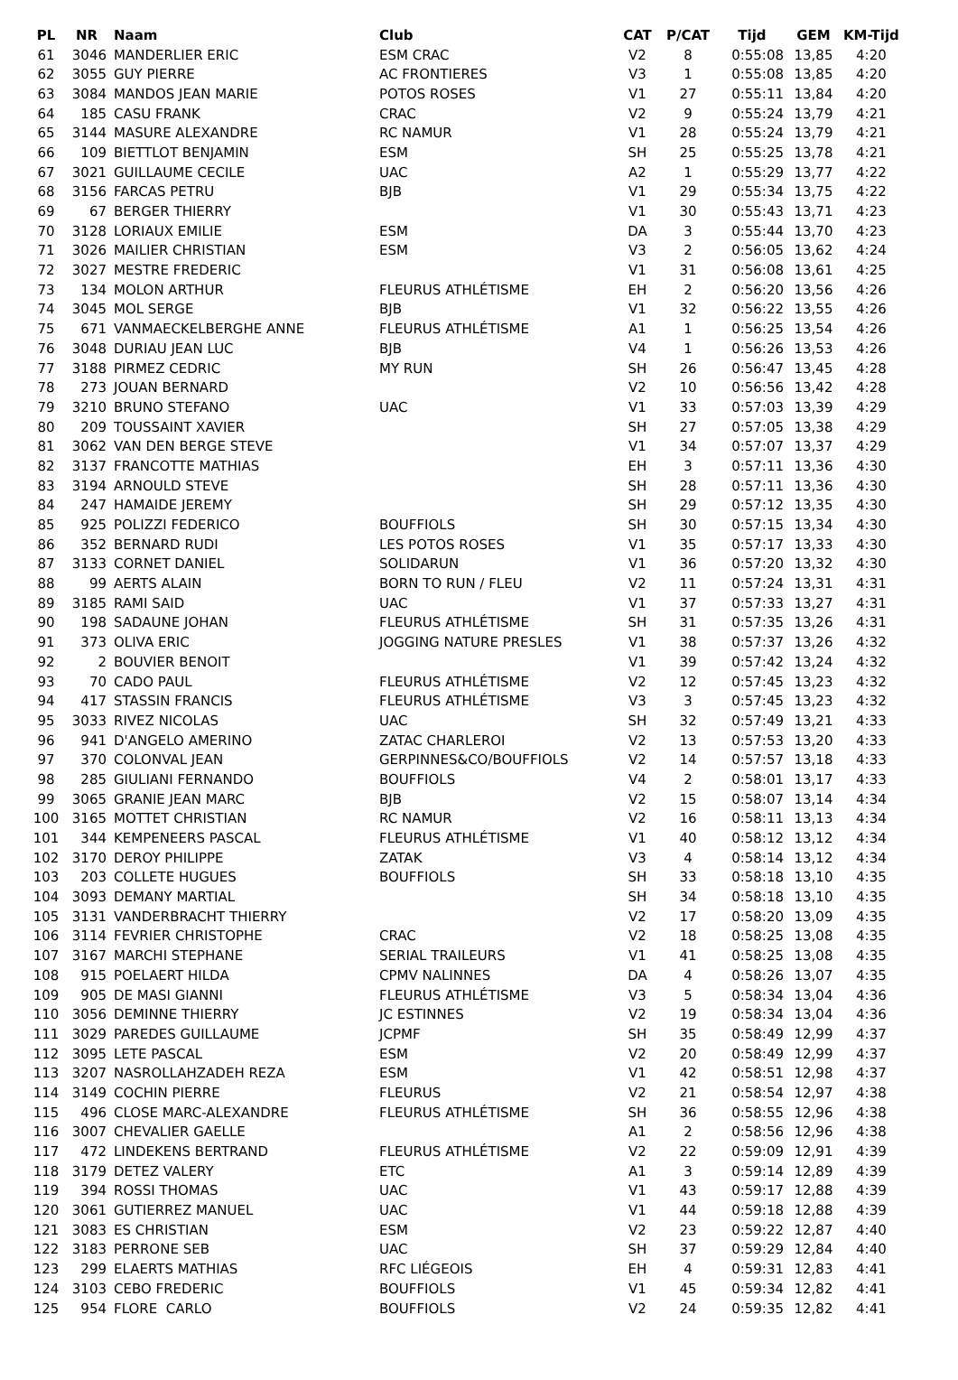| PL | NR | Naam | Club | CAT | P/CAT | Tijd | GEM | KM-Tijd |
| --- | --- | --- | --- | --- | --- | --- | --- | --- |
| 61 | 3046 | MANDERLIER ERIC | ESM CRAC | V2 | 8 | 0:55:08 | 13,85 | 4:20 |
| 62 | 3055 | GUY PIERRE | AC FRONTIERES | V3 | 1 | 0:55:08 | 13,85 | 4:20 |
| 63 | 3084 | MANDOS JEAN MARIE | POTOS ROSES | V1 | 27 | 0:55:11 | 13,84 | 4:20 |
| 64 | 185 | CASU FRANK | CRAC | V2 | 9 | 0:55:24 | 13,79 | 4:21 |
| 65 | 3144 | MASURE ALEXANDRE | RC NAMUR | V1 | 28 | 0:55:24 | 13,79 | 4:21 |
| 66 | 109 | BIETTLOT BENJAMIN | ESM | SH | 25 | 0:55:25 | 13,78 | 4:21 |
| 67 | 3021 | GUILLAUME CECILE | UAC | A2 | 1 | 0:55:29 | 13,77 | 4:22 |
| 68 | 3156 | FARCAS PETRU | BJB | V1 | 29 | 0:55:34 | 13,75 | 4:22 |
| 69 | 67 | BERGER THIERRY | | V1 | 30 | 0:55:43 | 13,71 | 4:23 |
| 70 | 3128 | LORIAUX EMILIE | ESM | DA | 3 | 0:55:44 | 13,70 | 4:23 |
| 71 | 3026 | MAILIER CHRISTIAN | ESM | V3 | 2 | 0:56:05 | 13,62 | 4:24 |
| 72 | 3027 | MESTRE FREDERIC | | V1 | 31 | 0:56:08 | 13,61 | 4:25 |
| 73 | 134 | MOLON ARTHUR | FLEURUS ATHLÉTISME | EH | 2 | 0:56:20 | 13,56 | 4:26 |
| 74 | 3045 | MOL SERGE | BJB | V1 | 32 | 0:56:22 | 13,55 | 4:26 |
| 75 | 671 | VANMAECKELBERGHE ANNE | FLEURUS ATHLÉTISME | A1 | 1 | 0:56:25 | 13,54 | 4:26 |
| 76 | 3048 | DURIAU JEAN LUC | BJB | V4 | 1 | 0:56:26 | 13,53 | 4:26 |
| 77 | 3188 | PIRMEZ CEDRIC | MY RUN | SH | 26 | 0:56:47 | 13,45 | 4:28 |
| 78 | 273 | JOUAN BERNARD | | V2 | 10 | 0:56:56 | 13,42 | 4:28 |
| 79 | 3210 | BRUNO STEFANO | UAC | V1 | 33 | 0:57:03 | 13,39 | 4:29 |
| 80 | 209 | TOUSSAINT XAVIER | | SH | 27 | 0:57:05 | 13,38 | 4:29 |
| 81 | 3062 | VAN DEN BERGE STEVE | | V1 | 34 | 0:57:07 | 13,37 | 4:29 |
| 82 | 3137 | FRANCOTTE MATHIAS | | EH | 3 | 0:57:11 | 13,36 | 4:30 |
| 83 | 3194 | ARNOULD STEVE | | SH | 28 | 0:57:11 | 13,36 | 4:30 |
| 84 | 247 | HAMAIDE JEREMY | | SH | 29 | 0:57:12 | 13,35 | 4:30 |
| 85 | 925 | POLIZZI FEDERICO | BOUFFIOLS | SH | 30 | 0:57:15 | 13,34 | 4:30 |
| 86 | 352 | BERNARD RUDI | LES POTOS ROSES | V1 | 35 | 0:57:17 | 13,33 | 4:30 |
| 87 | 3133 | CORNET DANIEL | SOLIDARUN | V1 | 36 | 0:57:20 | 13,32 | 4:30 |
| 88 | 99 | AERTS ALAIN | BORN TO RUN / FLEU | V2 | 11 | 0:57:24 | 13,31 | 4:31 |
| 89 | 3185 | RAMI SAID | UAC | V1 | 37 | 0:57:33 | 13,27 | 4:31 |
| 90 | 198 | SADAUNE JOHAN | FLEURUS ATHLÉTISME | SH | 31 | 0:57:35 | 13,26 | 4:31 |
| 91 | 373 | OLIVA ERIC | JOGGING NATURE PRESLES | V1 | 38 | 0:57:37 | 13,26 | 4:32 |
| 92 | 2 | BOUVIER BENOIT | | V1 | 39 | 0:57:42 | 13,24 | 4:32 |
| 93 | 70 | CADO PAUL | FLEURUS ATHLÉTISME | V2 | 12 | 0:57:45 | 13,23 | 4:32 |
| 94 | 417 | STASSIN FRANCIS | FLEURUS ATHLÉTISME | V3 | 3 | 0:57:45 | 13,23 | 4:32 |
| 95 | 3033 | RIVEZ NICOLAS | UAC | SH | 32 | 0:57:49 | 13,21 | 4:33 |
| 96 | 941 | D'ANGELO AMERINO | ZATAC CHARLEROI | V2 | 13 | 0:57:53 | 13,20 | 4:33 |
| 97 | 370 | COLONVAL JEAN | GERPINNES&CO/BOUFFIOLS | V2 | 14 | 0:57:57 | 13,18 | 4:33 |
| 98 | 285 | GIULIANI FERNANDO | BOUFFIOLS | V4 | 2 | 0:58:01 | 13,17 | 4:33 |
| 99 | 3065 | GRANIE JEAN MARC | BJB | V2 | 15 | 0:58:07 | 13,14 | 4:34 |
| 100 | 3165 | MOTTET CHRISTIAN | RC NAMUR | V2 | 16 | 0:58:11 | 13,13 | 4:34 |
| 101 | 344 | KEMPENEERS PASCAL | FLEURUS ATHLÉTISME | V1 | 40 | 0:58:12 | 13,12 | 4:34 |
| 102 | 3170 | DEROY PHILIPPE | ZATAK | V3 | 4 | 0:58:14 | 13,12 | 4:34 |
| 103 | 203 | COLLETE HUGUES | BOUFFIOLS | SH | 33 | 0:58:18 | 13,10 | 4:35 |
| 104 | 3093 | DEMANY MARTIAL | | SH | 34 | 0:58:18 | 13,10 | 4:35 |
| 105 | 3131 | VANDERBRACHT THIERRY | | V2 | 17 | 0:58:20 | 13,09 | 4:35 |
| 106 | 3114 | FEVRIER CHRISTOPHE | CRAC | V2 | 18 | 0:58:25 | 13,08 | 4:35 |
| 107 | 3167 | MARCHI STEPHANE | SERIAL TRAILEURS | V1 | 41 | 0:58:25 | 13,08 | 4:35 |
| 108 | 915 | POELAERT HILDA | CPMV NALINNES | DA | 4 | 0:58:26 | 13,07 | 4:35 |
| 109 | 905 | DE MASI GIANNI | FLEURUS ATHLÉTISME | V3 | 5 | 0:58:34 | 13,04 | 4:36 |
| 110 | 3056 | DEMINNE THIERRY | JC ESTINNES | V2 | 19 | 0:58:34 | 13,04 | 4:36 |
| 111 | 3029 | PAREDES GUILLAUME | JCPMF | SH | 35 | 0:58:49 | 12,99 | 4:37 |
| 112 | 3095 | LETE PASCAL | ESM | V2 | 20 | 0:58:49 | 12,99 | 4:37 |
| 113 | 3207 | NASROLLAHZADEH REZA | ESM | V1 | 42 | 0:58:51 | 12,98 | 4:37 |
| 114 | 3149 | COCHIN PIERRE | FLEURUS | V2 | 21 | 0:58:54 | 12,97 | 4:38 |
| 115 | 496 | CLOSE MARC-ALEXANDRE | FLEURUS ATHLÉTISME | SH | 36 | 0:58:55 | 12,96 | 4:38 |
| 116 | 3007 | CHEVALIER GAELLE | | A1 | 2 | 0:58:56 | 12,96 | 4:38 |
| 117 | 472 | LINDEKENS BERTRAND | FLEURUS ATHLÉTISME | V2 | 22 | 0:59:09 | 12,91 | 4:39 |
| 118 | 3179 | DETEZ VALERY | ETC | A1 | 3 | 0:59:14 | 12,89 | 4:39 |
| 119 | 394 | ROSSI THOMAS | UAC | V1 | 43 | 0:59:17 | 12,88 | 4:39 |
| 120 | 3061 | GUTIERREZ MANUEL | UAC | V1 | 44 | 0:59:18 | 12,88 | 4:39 |
| 121 | 3083 | ES CHRISTIAN | ESM | V2 | 23 | 0:59:22 | 12,87 | 4:40 |
| 122 | 3183 | PERRONE SEB | UAC | SH | 37 | 0:59:29 | 12,84 | 4:40 |
| 123 | 299 | ELAERTS MATHIAS | RFC LIÉGEOIS | EH | 4 | 0:59:31 | 12,83 | 4:41 |
| 124 | 3103 | CEBO FREDERIC | BOUFFIOLS | V1 | 45 | 0:59:34 | 12,82 | 4:41 |
| 125 | 954 | FLORE CARLO | BOUFFIOLS | V2 | 24 | 0:59:35 | 12,82 | 4:41 |